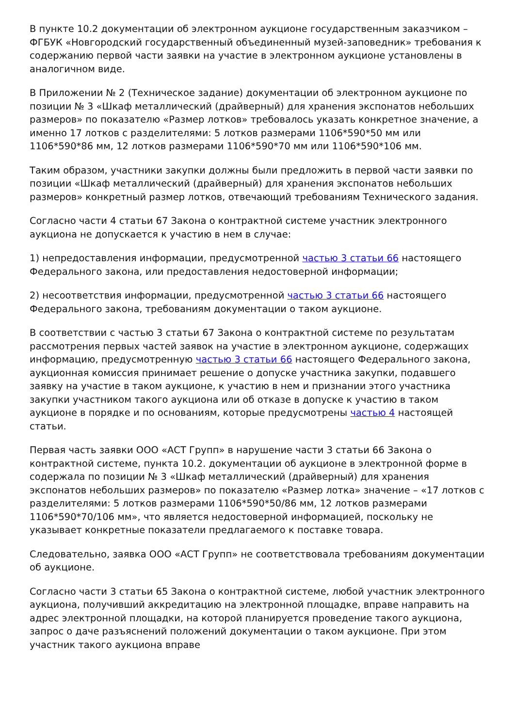В пункте 10.2 документации об электронном аукционе государственным заказчиком – ФГБУК «Новгородский государственный объединенный музей-заповедник» требования к содержанию первой части заявки на участие в электронном аукционе установлены в аналогичном виде.
В Приложении № 2 (Техническое задание) документации об электронном аукционе по позиции № 3 «Шкаф металлический (драйверный) для хранения экспонатов небольших размеров» по показателю «Размер лотков» требовалось указать конкретное значение, а именно 17 лотков с разделителями: 5 лотков размерами 1106*590*50 мм или 1106*590*86 мм, 12 лотков размерами 1106*590*70 мм или 1106*590*106 мм.
Таким образом, участники закупки должны были предложить в первой части заявки по позиции «Шкаф металлический (драйверный) для хранения экспонатов небольших размеров» конкретный размер лотков, отвечающий требованиям Технического задания.
Согласно части 4 статьи 67 Закона о контрактной системе участник электронного аукциона не допускается к участию в нем в случае:
1) непредоставления информации, предусмотренной частью 3 статьи 66 настоящего Федерального закона, или предоставления недостоверной информации;
2) несоответствия информации, предусмотренной частью 3 статьи 66 настоящего Федерального закона, требованиям документации о таком аукционе.
В соответствии с частью 3 статьи 67 Закона о контрактной системе по результатам рассмотрения первых частей заявок на участие в электронном аукционе, содержащих информацию, предусмотренную частью 3 статьи 66 настоящего Федерального закона, аукционная комиссия принимает решение о допуске участника закупки, подавшего заявку на участие в таком аукционе, к участию в нем и признании этого участника закупки участником такого аукциона или об отказе в допуске к участию в таком аукционе в порядке и по основаниям, которые предусмотрены частью 4 настоящей статьи.
Первая часть заявки ООО «АСТ Групп» в нарушение части 3 статьи 66 Закона о контрактной системе, пункта 10.2. документации об аукционе в электронной форме в содержала по позиции № 3 «Шкаф металлический (драйверный) для хранения экспонатов небольших размеров» по показателю «Размер лотка» значение – «17 лотков с разделителями: 5 лотков размерами 1106*590*50/86 мм, 12 лотков размерами 1106*590*70/106 мм», что является недостоверной информацией, поскольку не указывает конкретные показатели предлагаемого к поставке товара.
Следовательно, заявка ООО «АСТ Групп» не соответствовала требованиям документации об аукционе.
Согласно части 3 статьи 65 Закона о контрактной системе, любой участник электронного аукциона, получивший аккредитацию на электронной площадке, вправе направить на адрес электронной площадки, на которой планируется проведение такого аукциона, запрос о даче разъяснений положений документации о таком аукционе. При этом участник такого аукциона вправе